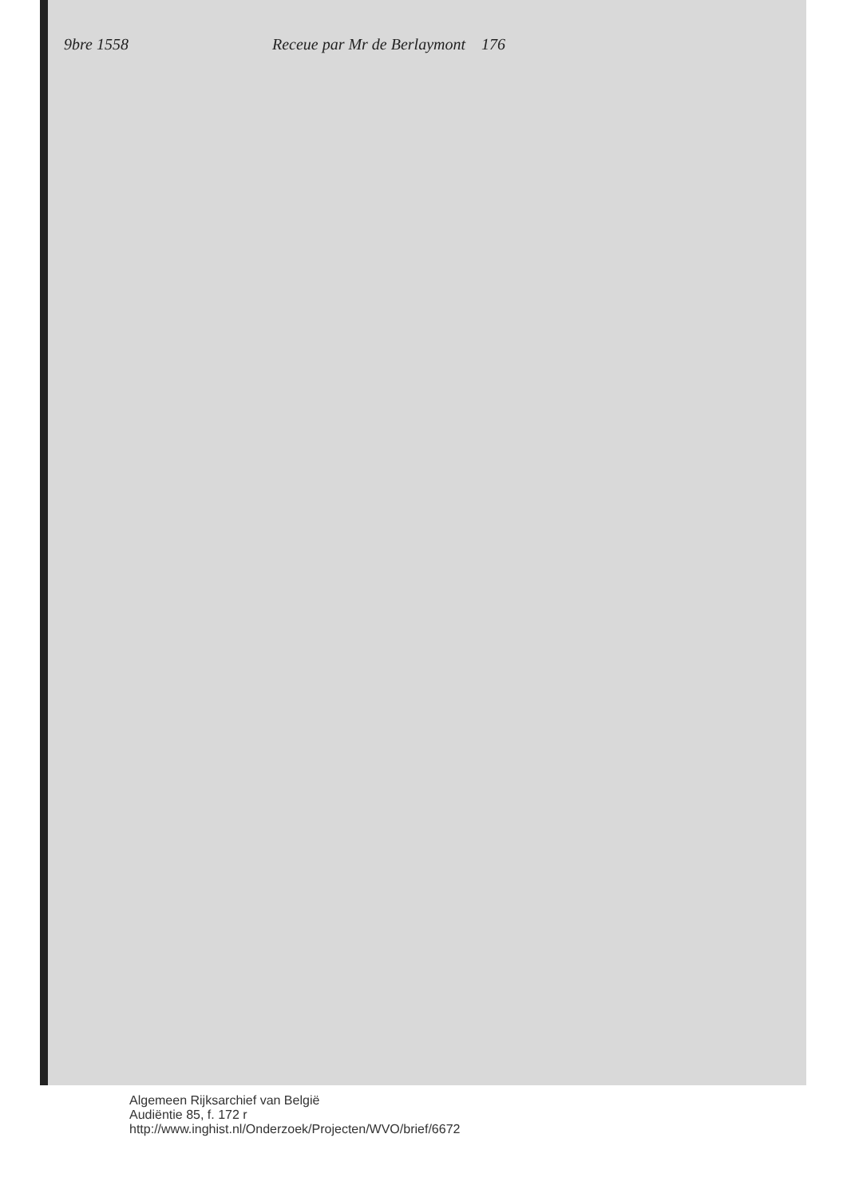9bre 1558 Receue par Mr de Berlaymont 176
Algemeen Rijksarchief van België
Audiëntie 85, f. 172 r
http://www.inghist.nl/Onderzoek/Projecten/WVO/brief/6672